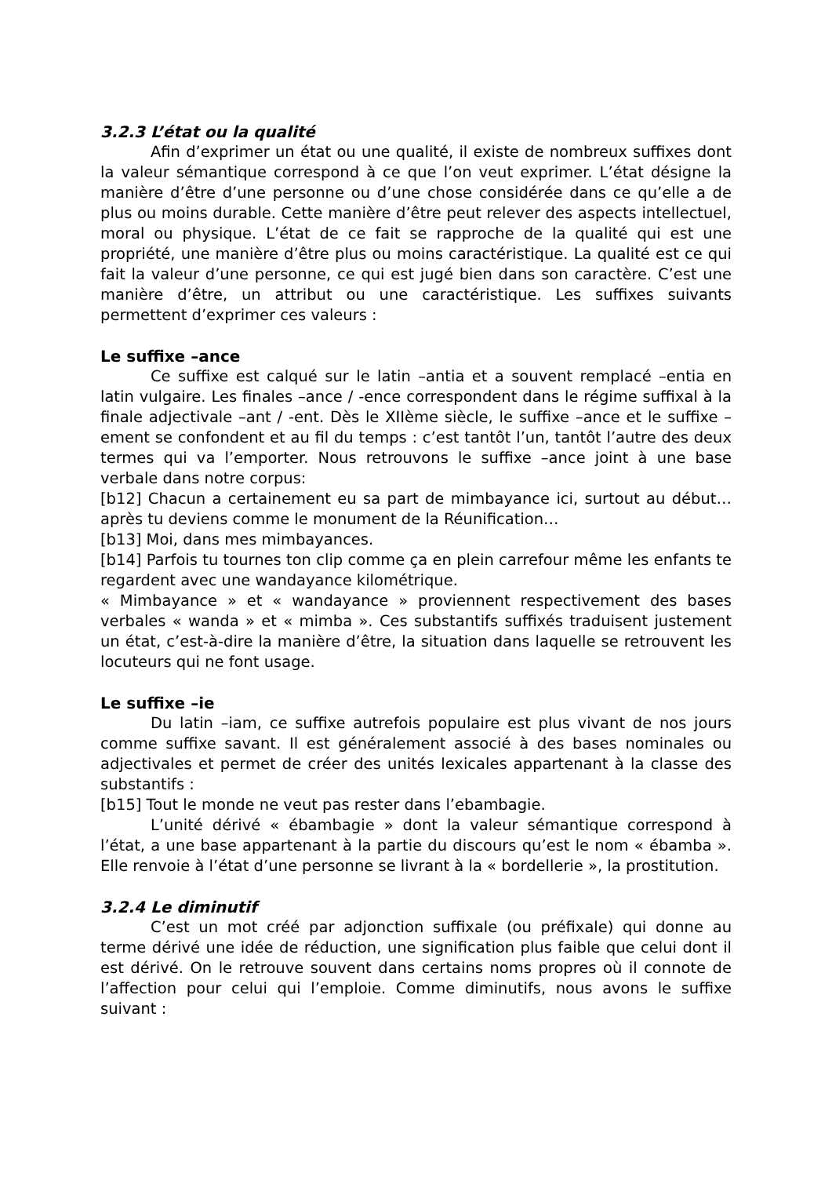3.2.3 L’état ou la qualité
Afin d’exprimer un état ou une qualité, il existe de nombreux suffixes dont la valeur sémantique correspond à ce que l’on veut exprimer. L’état désigne la manière d’être d’une personne ou d’une chose considérée dans ce qu’elle a de plus ou moins durable. Cette manière d’être peut relever des aspects intellectuel, moral ou physique. L’état de ce fait se rapproche de la qualité qui est une propriété, une manière d’être plus ou moins caractéristique. La qualité est ce qui fait la valeur d’une personne, ce qui est jugé bien dans son caractère. C’est une manière d’être, un attribut ou une caractéristique. Les suffixes suivants permettent d’exprimer ces valeurs :
Le suffixe –ance
Ce suffixe est calqué sur le latin –antia et a souvent remplacé –entia en latin vulgaire. Les finales –ance / -ence correspondent dans le régime suffixal à la finale adjectivale –ant / -ent. Dès le XIIème siècle, le suffixe –ance et le suffixe –ement se confondent et au fil du temps : c’est tantôt l’un, tantôt l’autre des deux termes qui va l’emporter. Nous retrouvons le suffixe –ance joint à une base verbale dans notre corpus:
[b12] Chacun a certainement eu sa part de mimbayance ici, surtout au début…après tu deviens comme le monument de la Réunification…
[b13] Moi, dans mes mimbayances.
[b14] Parfois tu tournes ton clip comme ça en plein carrefour même les enfants te regardent avec une wandayance kilométrique.
« Mimbayance » et « wandayance » proviennent respectivement des bases verbales « wanda » et « mimba ». Ces substantifs suffixés traduisent justement un état, c’est-à-dire la manière d’être, la situation dans laquelle se retrouvent les locuteurs qui ne font usage.
Le suffixe –ie
Du latin –iam, ce suffixe autrefois populaire est plus vivant de nos jours comme suffixe savant. Il est généralement associé à des bases nominales ou adjectivales et permet de créer des unités lexicales appartenant à la classe des substantifs :
[b15] Tout le monde ne veut pas rester dans l’ebambagie.
L’unité dérivé « ébambagie » dont la valeur sémantique correspond à l’état, a une base appartenant à la partie du discours qu’est le nom « ébamba ». Elle renvoie à l’état d’une personne se livrant à la « bordellerie », la prostitution.
3.2.4 Le diminutif
C’est un mot créé par adjonction suffixale (ou préfixale) qui donne au terme dérivé une idée de réduction, une signification plus faible que celui dont il est dérivé. On le retrouve souvent dans certains noms propres où il connote de l’affection pour celui qui l’emploie. Comme diminutifs, nous avons le suffixe suivant :